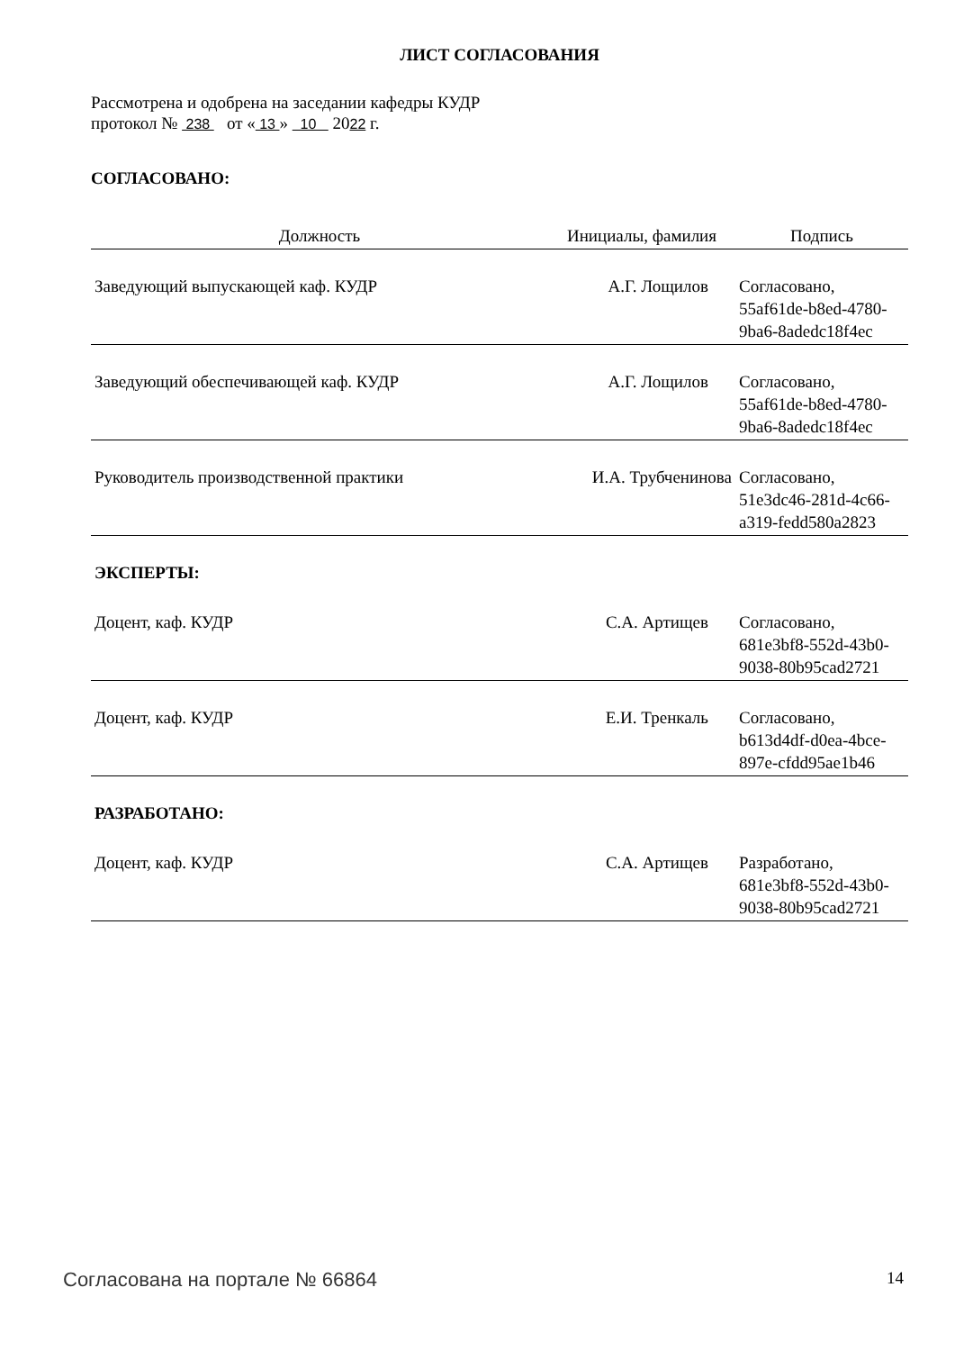ЛИСТ СОГЛАСОВАНИЯ
Рассмотрена и одобрена на заседании кафедры КУДР
протокол № 238 от « 13 » 10 2022 г.
СОГЛАСОВАНО:
| Должность | Инициалы, фамилия | Подпись |
| --- | --- | --- |
| Заведующий выпускающей каф. КУДР | А.Г. Лощилов | Согласовано, 55af61de-b8ed-4780- 9ba6-8adedc18f4ec |
| Заведующий обеспечивающей каф. КУДР | А.Г. Лощилов | Согласовано, 55af61de-b8ed-4780- 9ba6-8adedc18f4ec |
| Руководитель производственной практики | И.А. Трубченинова | Согласовано, 51e3dc46-281d-4c66- a319-fedd580a2823 |
| ЭКСПЕРТЫ: | | |
| Доцент, каф. КУДР | С.А. Артищев | Согласовано, 681e3bf8-552d-43b0- 9038-80b95cad2721 |
| Доцент, каф. КУДР | Е.И. Тренкаль | Согласовано, b613d4df-d0ea-4bce- 897e-cfdd95ae1b46 |
| РАЗРАБОТАНО: | | |
| Доцент, каф. КУДР | С.А. Артищев | Разработано, 681e3bf8-552d-43b0- 9038-80b95cad2721 |
Согласована на портале № 66864 14